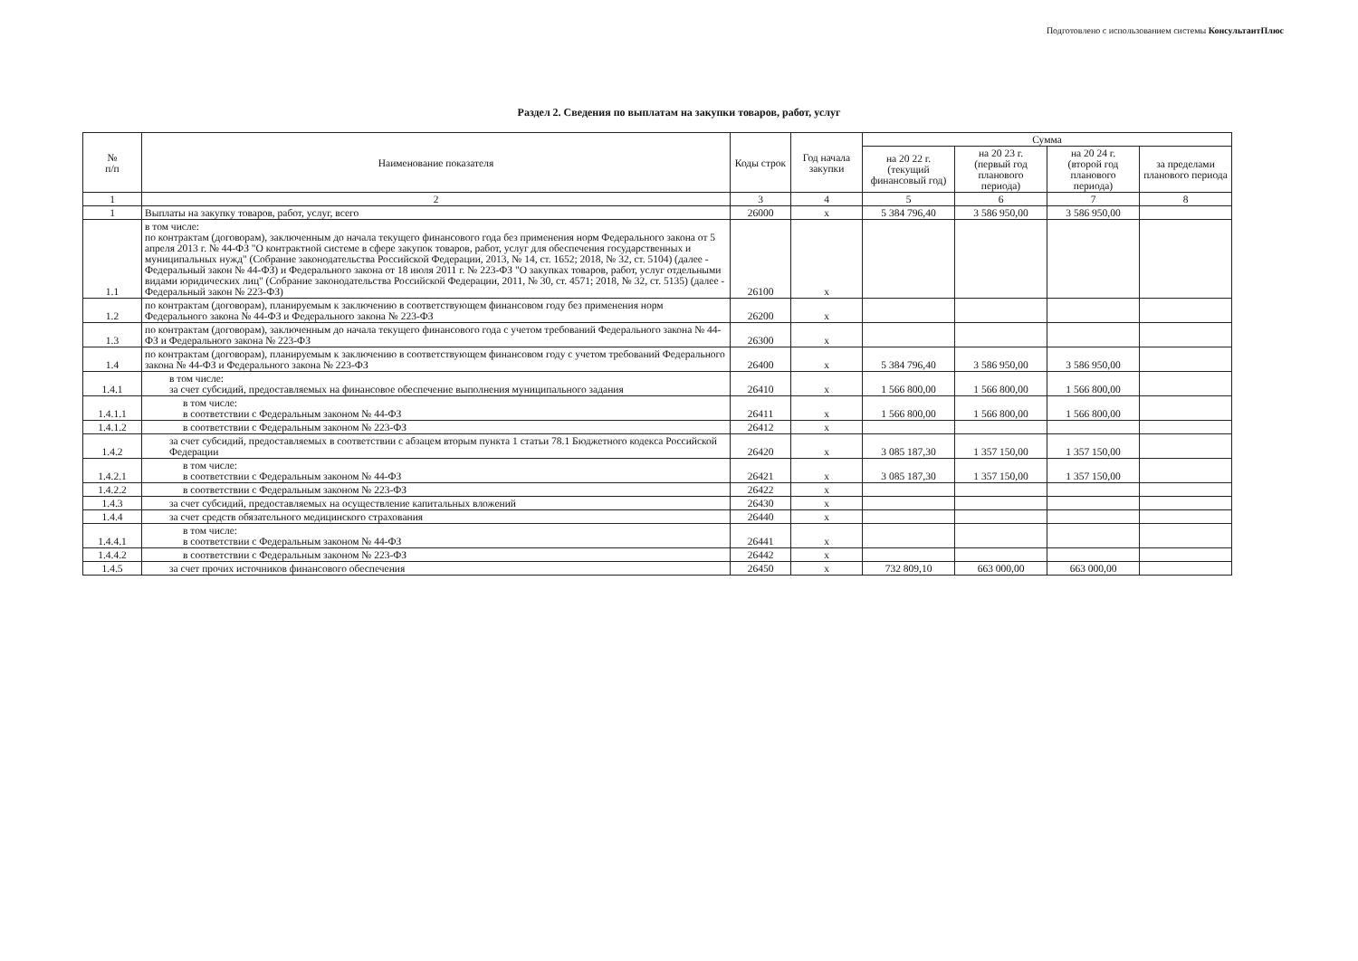Подготовлено с использованием системы КонсультантПлюс
Раздел 2. Сведения по выплатам на закупки товаров, работ, услуг
| № п/п | Наименование показателя | Коды строк | Год начала закупки | Сумма | | | |
| --- | --- | --- | --- | --- | --- | --- | --- |
| | | | | на 20 22 г. (текущий финансовый год) | на 20 23 г. (первый год планового периода) | на 20 24 г. (второй год планового периода) | за пределами планового периода |
| 1 | 2 | 3 | 4 | 5 | 6 | 7 | 8 |
| 1 | Выплаты на закупку товаров, работ, услуг, всего | 26000 | x | 5 384 796,40 | 3 586 950,00 | 3 586 950,00 | |
| 1.1 | в том числе: по контрактам (договорам), заключенным до начала текущего финансового года без применения норм Федерального закона от 5 апреля 2013 г. № 44-ФЗ "О контрактной системе в сфере закупок товаров, работ, услуг для обеспечения государственных и муниципальных нужд" (Собрание законодательства Российской Федерации, 2013, № 14, ст. 1652; 2018, № 32, ст. 5104) (далее - Федеральный закон № 44-ФЗ) и Федерального закона от 18 июля 2011 г. № 223-ФЗ "О закупках товаров, работ, услуг отдельными видами юридических лиц" (Собрание законодательства Российской Федерации, 2011, № 30, ст. 4571; 2018, № 32, ст. 5135) (далее - Федеральный закон № 223-ФЗ) | 26100 | x | | | | |
| 1.2 | по контрактам (договорам), планируемым к заключению в соответствующем финансовом году без применения норм Федерального закона № 44-ФЗ и Федерального закона № 223-ФЗ | 26200 | x | | | | |
| 1.3 | по контрактам (договорам), заключенным до начала текущего финансового года с учетом требований Федерального закона № 44-ФЗ и Федерального закона № 223-ФЗ | 26300 | x | | | | |
| 1.4 | по контрактам (договорам), планируемым к заключению в соответствующем финансовом году с учетом требований Федерального закона № 44-ФЗ и Федерального закона № 223-ФЗ | 26400 | x | 5 384 796,40 | 3 586 950,00 | 3 586 950,00 | |
| 1.4.1 | в том числе: за счет субсидий, предоставляемых на финансовое обеспечение выполнения муниципального задания | 26410 | x | 1 566 800,00 | 1 566 800,00 | 1 566 800,00 | |
| 1.4.1.1 | в том числе: в соответствии с Федеральным законом № 44-ФЗ | 26411 | x | 1 566 800,00 | 1 566 800,00 | 1 566 800,00 | |
| 1.4.1.2 | в соответствии с Федеральным законом № 223-ФЗ | 26412 | x | | | | |
| 1.4.2 | за счет субсидий, предоставляемых в соответствии с абзацем вторым пункта 1 статьи 78.1 Бюджетного кодекса Российской Федерации | 26420 | x | 3 085 187,30 | 1 357 150,00 | 1 357 150,00 | |
| 1.4.2.1 | в том числе: в соответствии с Федеральным законом № 44-ФЗ | 26421 | x | 3 085 187,30 | 1 357 150,00 | 1 357 150,00 | |
| 1.4.2.2 | в соответствии с Федеральным законом № 223-ФЗ | 26422 | x | | | | |
| 1.4.3 | за счет субсидий, предоставляемых на осуществление капитальных вложений | 26430 | x | | | | |
| 1.4.4 | за счет средств обязательного медицинского страхования | 26440 | x | | | | |
| 1.4.4.1 | в том числе: в соответствии с Федеральным законом № 44-ФЗ | 26441 | x | | | | |
| 1.4.4.2 | в соответствии с Федеральным законом № 223-ФЗ | 26442 | x | | | | |
| 1.4.5 | за счет прочих источников финансового обеспечения | 26450 | x | 732 809,10 | 663 000,00 | 663 000,00 | |